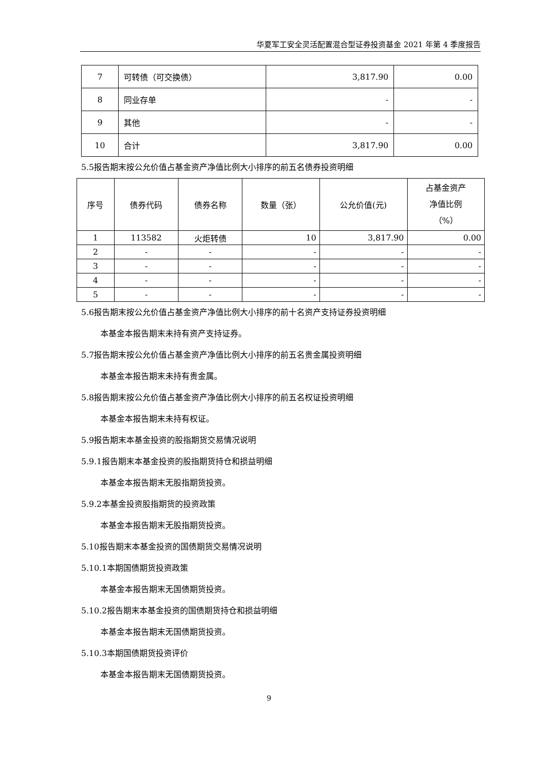华夏军工安全灵活配置混合型证券投资基金 2021 年第 4 季度报告
| 7 | 可转债（可交换债） | 3,817.90 | 0.00 |
| 8 | 同业存单 | - | - |
| 9 | 其他 | - | - |
| 10 | 合计 | 3,817.90 | 0.00 |
5.5报告期末按公允价值占基金资产净值比例大小排序的前五名债券投资明细
| 序号 | 债券代码 | 债券名称 | 数量（张） | 公允价值(元) | 占基金资产 净值比例 （%） |
| --- | --- | --- | --- | --- | --- |
| 1 | 113582 | 火炬转债 | 10 | 3,817.90 | 0.00 |
| 2 | - | - | - | - | - |
| 3 | - | - | - | - | - |
| 4 | - | - | - | - | - |
| 5 | - | - | - | - | - |
5.6报告期末按公允价值占基金资产净值比例大小排序的前十名资产支持证券投资明细
本基金本报告期末未持有资产支持证券。
5.7报告期末按公允价值占基金资产净值比例大小排序的前五名贵金属投资明细
本基金本报告期末未持有贵金属。
5.8报告期末按公允价值占基金资产净值比例大小排序的前五名权证投资明细
本基金本报告期末未持有权证。
5.9报告期末本基金投资的股指期货交易情况说明
5.9.1报告期末本基金投资的股指期货持仓和损益明细
本基金本报告期末无股指期货投资。
5.9.2本基金投资股指期货的投资政策
本基金本报告期末无股指期货投资。
5.10报告期末本基金投资的国债期货交易情况说明
5.10.1本期国债期货投资政策
本基金本报告期末无国债期货投资。
5.10.2报告期末本基金投资的国债期货持仓和损益明细
本基金本报告期末无国债期货投资。
5.10.3本期国债期货投资评价
本基金本报告期末无国债期货投资。
9